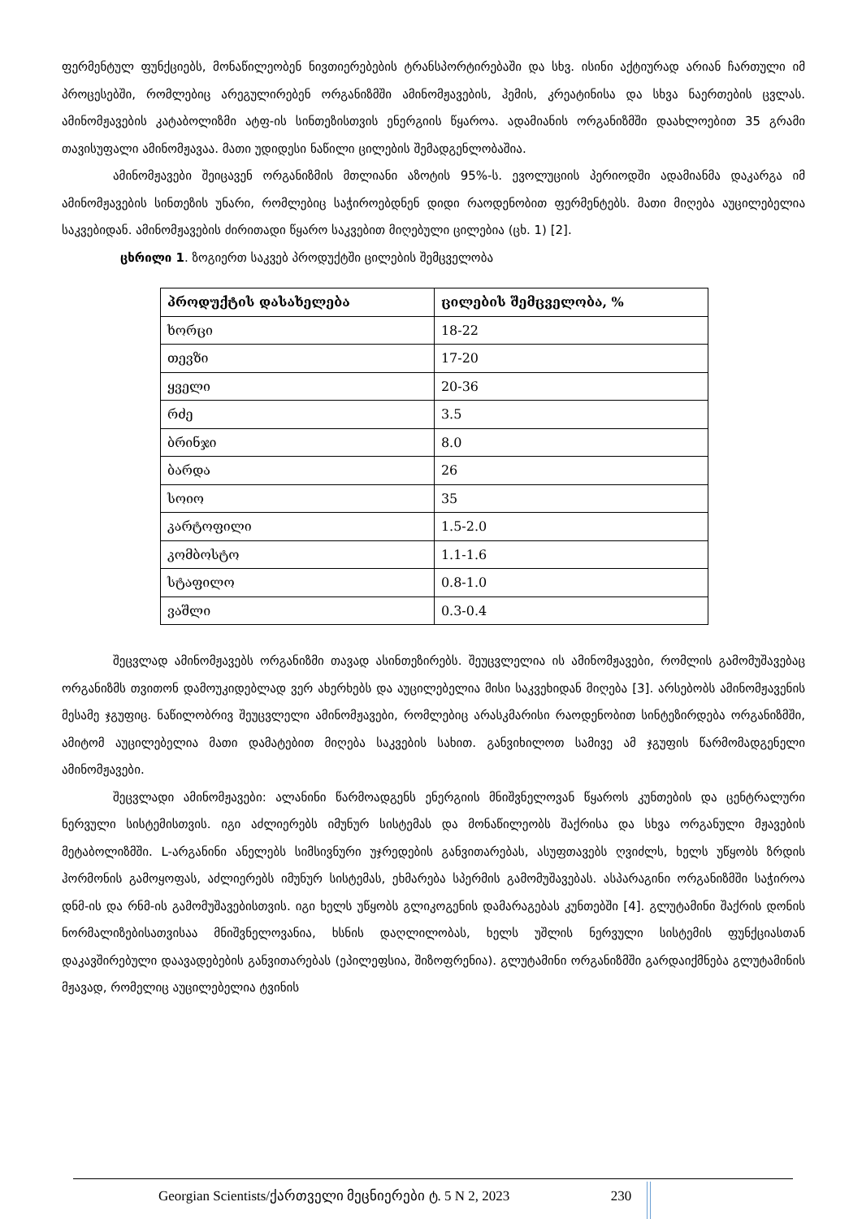ფერმენტულ ფუნქციებს, მონაწილეობენ ნივთიერებების ტრანსპორტირებაში და სხვ. ისინი აქტიურად არიან ჩართული იმ პროცესებში, რომლებიც არეგულირებენ ორგანიზმში ამინომჟავების, ჰემის, კრეატინისა და სხვა ნაერთების ცვლას. ამინომჟავების კატაბოლიზმი ატფ-ის სინთეზისთვის ენერგიის წყაროა. ადამიანის ორგანიზმში დაახლოებით 35 გრამი თავისუფალი ამინომჟავაა. მათი უდიდესი ნაწილი ცილების შემადგენლობაშია.
ამინომჟავები შეიცავენ ორგანიზმის მთლიანი აზოტის 95%-ს. ევოლუციის პერიოდში ადამიანმა დაკარგა იმ ამინომჟავების სინთეზის უნარი, რომლებიც საჭიროებდნენ დიდი რაოდენობით ფერმენტებს. მათი მიღება აუცილებელია საკვებიდან. ამინომჟავების ძირითადი წყარო საკვებით მიღებული ცილებია (ცხ. 1) [2].
ცხრილი 1. ზოგიერთ საკვებ პროდუქტში ცილების შემცველობა
| პროდუქტის დასახელება | ცილების შემცველობა, % |
| --- | --- |
| ხორცი | 18-22 |
| თევზი | 17-20 |
| ყველი | 20-36 |
| რძე | 3.5 |
| ბრინჯი | 8.0 |
| ბარდა | 26 |
| სოიო | 35 |
| კარტოფილი | 1.5-2.0 |
| კომბოსტო | 1.1-1.6 |
| სტაფილო | 0.8-1.0 |
| ვაშლი | 0.3-0.4 |
შეცვლად ამინომჟავებს ორგანიზმი თავად ასინთეზირებს. შეუცვლელია ის ამინომჟავები, რომლის გამომუშავებაც ორგანიზმს თვითონ დამოუკიდებლად ვერ ახერხებს და აუცილებელია მისი საკვეხიდან მიღება [3]. არსებობს ამინომჟავენის მესამე ჯგუფიც. ნაწილობრივ შეუცვლელი ამინომჟავები, რომლებიც არასკმარისი რაოდენობით სინტეზირდება ორგანიზმში, ამიტომ აუცილებელია მათი დამატებით მიღება საკვების სახით. განვიხილოთ სამივე ამ ჯგუფის წარმომადგენელი ამინომჟავები.
შეცვლადი ამინომჟავები: ალანინი წარმოადგენს ენერგიის მნიშვნელოვან წყაროს კუნთების და ცენტრალური ნერვული სისტემისთვის. იგი აძლიერებს იმუნურ სისტემას და მონაწილეობს შაქრისა და სხვა ორგანული მჟავების მეტაბოლიზმში. L-არგანინი ანელებს სიმსივნური უჯრედების განვითარებას, ასუფთავებს ღვიძლს, ხელს უწყობს ზრდის ჰორმონის გამოყოფას, აძლიერებს იმუნურ სისტემას, ეხმარება სპერმის გამომუშავებას. ასპარაგინი ორგანიზმში საჭიროა დნმ-ის და რნმ-ის გამომუშავებისთვის. იგი ხელს უწყობს გლიკოგენის დამარაგებას კუნთებში [4]. გლუტამინი შაქრის დონის ნორმალიზებისათვისაა მნიშვნელოვანია, ხსნის დაღლილობას, ხელს უშლის ნერვული სისტემის ფუნქციასთან დაკავშირებული დაავადებების განვითარებას (ეპილეფსია, შიზოფრენია). გლუტამინი ორგანიზმში გარდაიქმნება გლუტამინის მჟავად, რომელიც აუცილებელია ტვინის
Georgian Scientists/ქართველი მეცნიერები ტ. 5 N 2, 2023 230